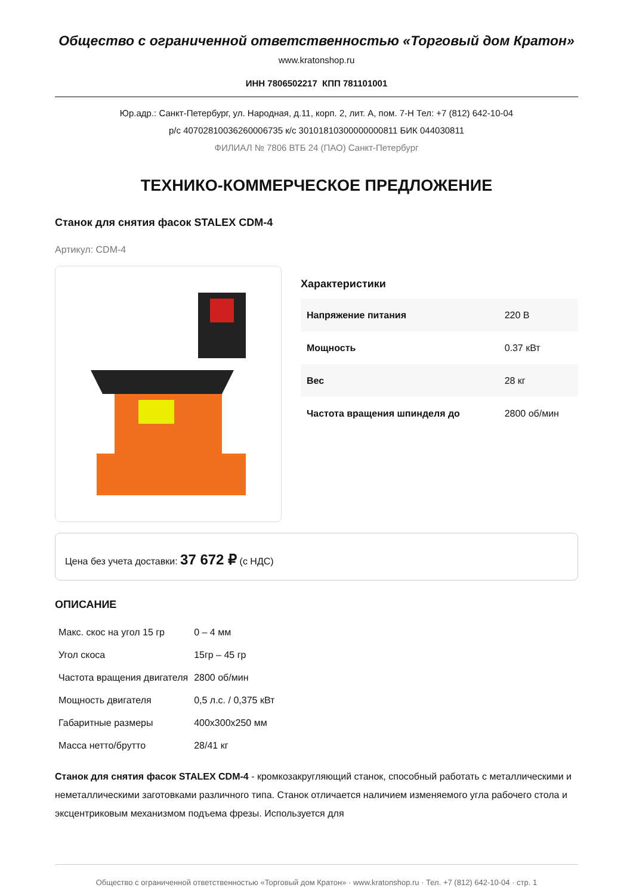Общество с ограниченной ответственностью «Торговый дом Кратон»
www.kratonshop.ru
ИНН 7806502217 КПП 781101001
Юр.адр.: Санкт-Петербург, ул. Народная, д.11, корп. 2, лит. А, пом. 7-Н Тел: +7 (812) 642-10-04
р/с 40702810036260006735 к/с 30101810300000000811 БИК 044030811
ФИЛИАЛ № 7806 ВТБ 24 (ПАО) Санкт-Петербург
ТЕХНИКО-КОММЕРЧЕСКОЕ ПРЕДЛОЖЕНИЕ
Станок для снятия фасок STALEX CDM-4
Артикул: CDM-4
Характеристики
| Напряжение питания | 220 В |
| Мощность | 0.37 кВт |
| Вес | 28 кг |
| Частота вращения шпинделя до | 2800 об/мин |
Цена без учета доставки: 37 672 ₽ (с НДС)
ОПИСАНИЕ
| Макс. скос на угол 15 гр | 0 – 4 мм |
| Угол скоса | 15гр – 45 гр |
| Частота вращения двигателя | 2800 об/мин |
| Мощность двигателя | 0,5 л.с. / 0,375 кВт |
| Габаритные размеры | 400x300x250 мм |
| Масса нетто/брутто | 28/41 кг |
Станок для снятия фасок STALEX CDM-4 - кромкозакругляющий станок, способный работать с металлическими и неметаллическими заготовками различного типа. Станок отличается наличием изменяемого угла рабочего стола и эксцентриковым механизмом подъема фрезы. Используется для
Общество с ограниченной ответственностью «Торговый дом Кратон» · www.kratonshop.ru · Тел. +7 (812) 642-10-04 · стр. 1